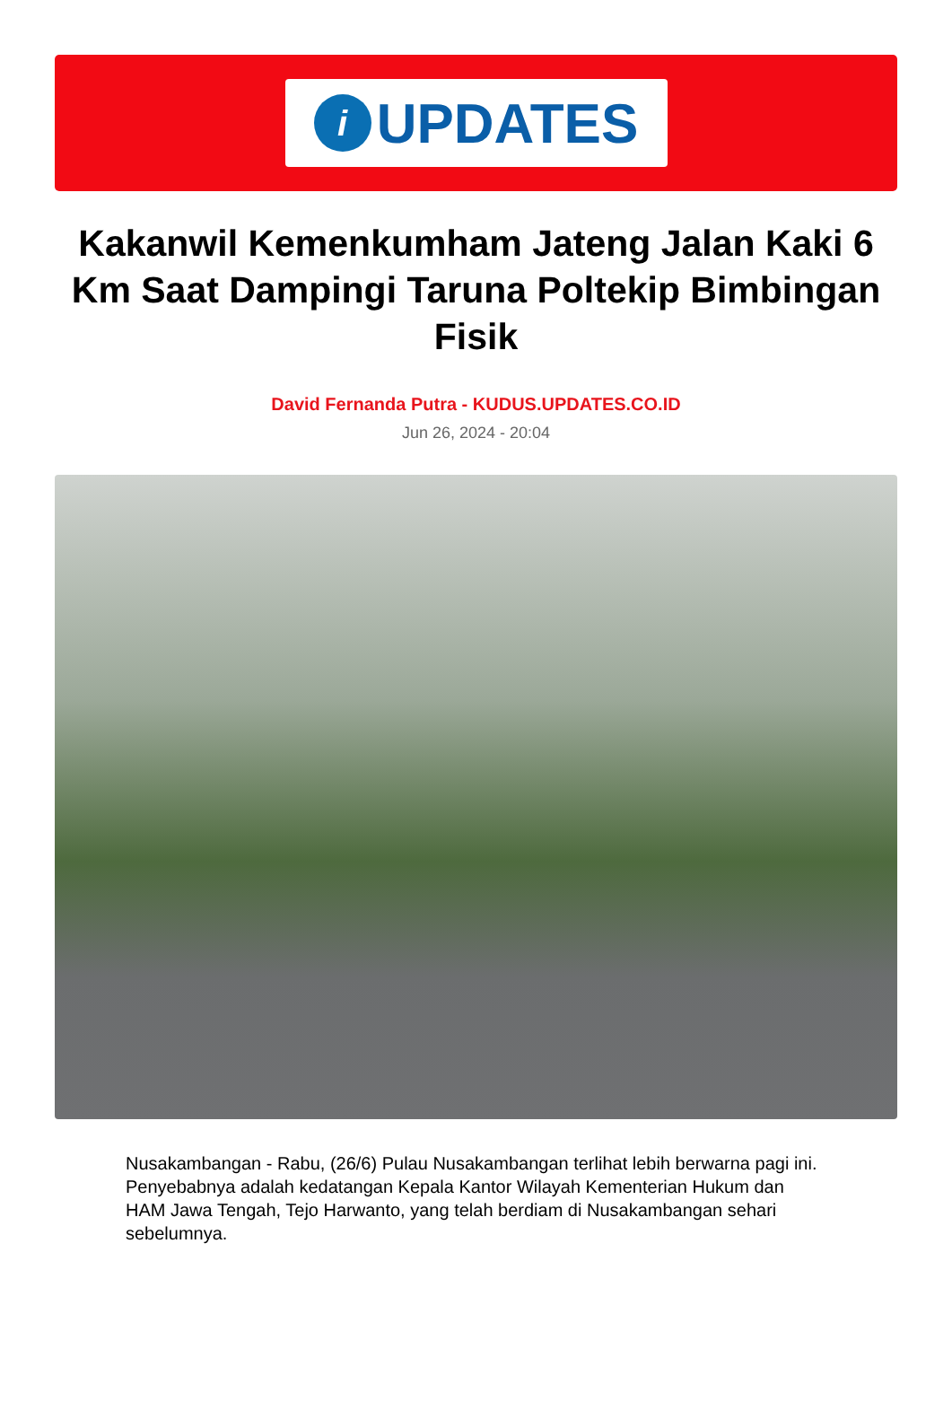i
UPDATES
Kakanwil Kemenkumham Jateng Jalan Kaki 6 Km Saat Dampingi Taruna Poltekip Bimbingan Fisik
David Fernanda Putra - KUDUS.UPDATES.CO.ID
Jun 26, 2024 - 20:04
Nusakambangan - Rabu, (26/6) Pulau Nusakambangan terlihat lebih berwarna pagi ini. Penyebabnya adalah kedatangan Kepala Kantor Wilayah Kementerian Hukum dan HAM Jawa Tengah, Tejo Harwanto, yang telah berdiam di Nusakambangan sehari sebelumnya.